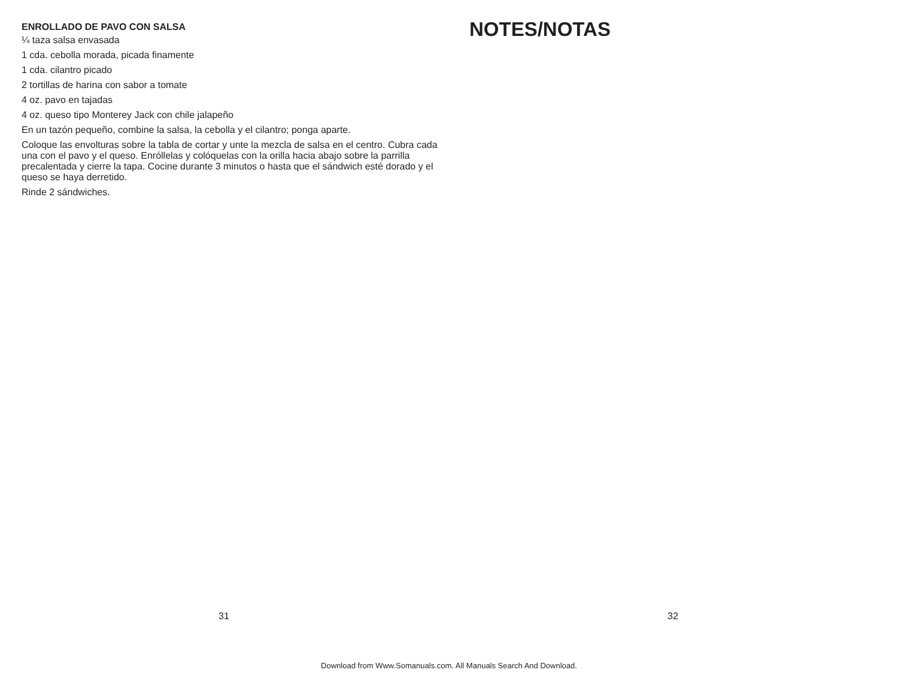ENROLLADO DE PAVO CON SALSA
¼ taza salsa envasada
1 cda. cebolla morada, picada finamente
1 cda. cilantro picado
2 tortillas de harina con sabor a tomate
4 oz. pavo en tajadas
4 oz. queso tipo Monterey Jack con chile jalapeño
En un tazón pequeño, combine la salsa, la cebolla y el cilantro; ponga aparte.
Coloque las envolturas sobre la tabla de cortar y unte la mezcla de salsa en el centro. Cubra cada una con el pavo y el queso. Enróllelas y colóquelas con la orilla hacia abajo sobre la parrilla precalentada y cierre la tapa. Cocine durante 3 minutos o hasta que el sándwich esté dorado y el queso se haya derretido.
Rinde 2 sándwiches.
31
NOTES/NOTAS
32
Download from Www.Somanuals.com. All Manuals Search And Download.